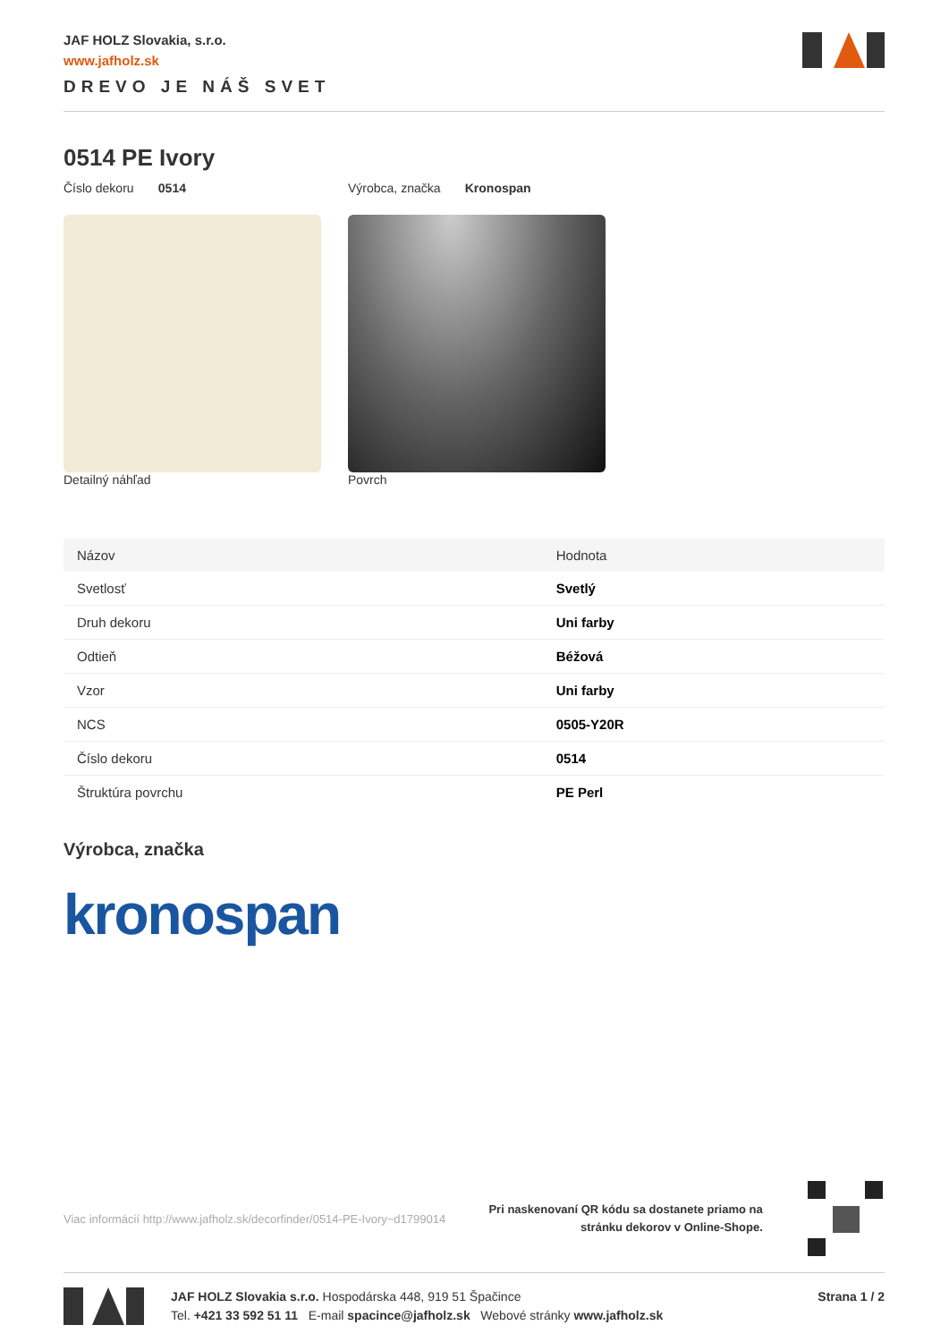JAF HOLZ Slovakia, s.r.o.
www.jafholz.sk
DREVO JE NÁŠ SVET
0514 PE Ivory
Číslo dekoru 0514 Výrobca, značka Kronospan
Detailný náhľad Povrch
| Názov | Hodnota |
| --- | --- |
| Svetlosť | Svetlý |
| Druh dekoru | Uni farby |
| Odtieň | Béžová |
| Vzor | Uni farby |
| NCS | 0505-Y20R |
| Číslo dekoru | 0514 |
| Štruktúra povrchu | PE Perl |
Výrobca, značka
kronospan
Viac informácií http://www.jafholz.sk/decorfinder/0514-PE-Ivory~d1799014 Pri naskenovaní QR kódu sa dostanete priamo na
stránku dekorov v Online-Shope.
JAF HOLZ Slovakia s.r.o. Hospodárska 448, 919 51 Špačince
Tel. +421 33 592 51 11 E-mail spacince@jafholz.sk Webové stránky www.jafholz.sk
Strana 1 / 2